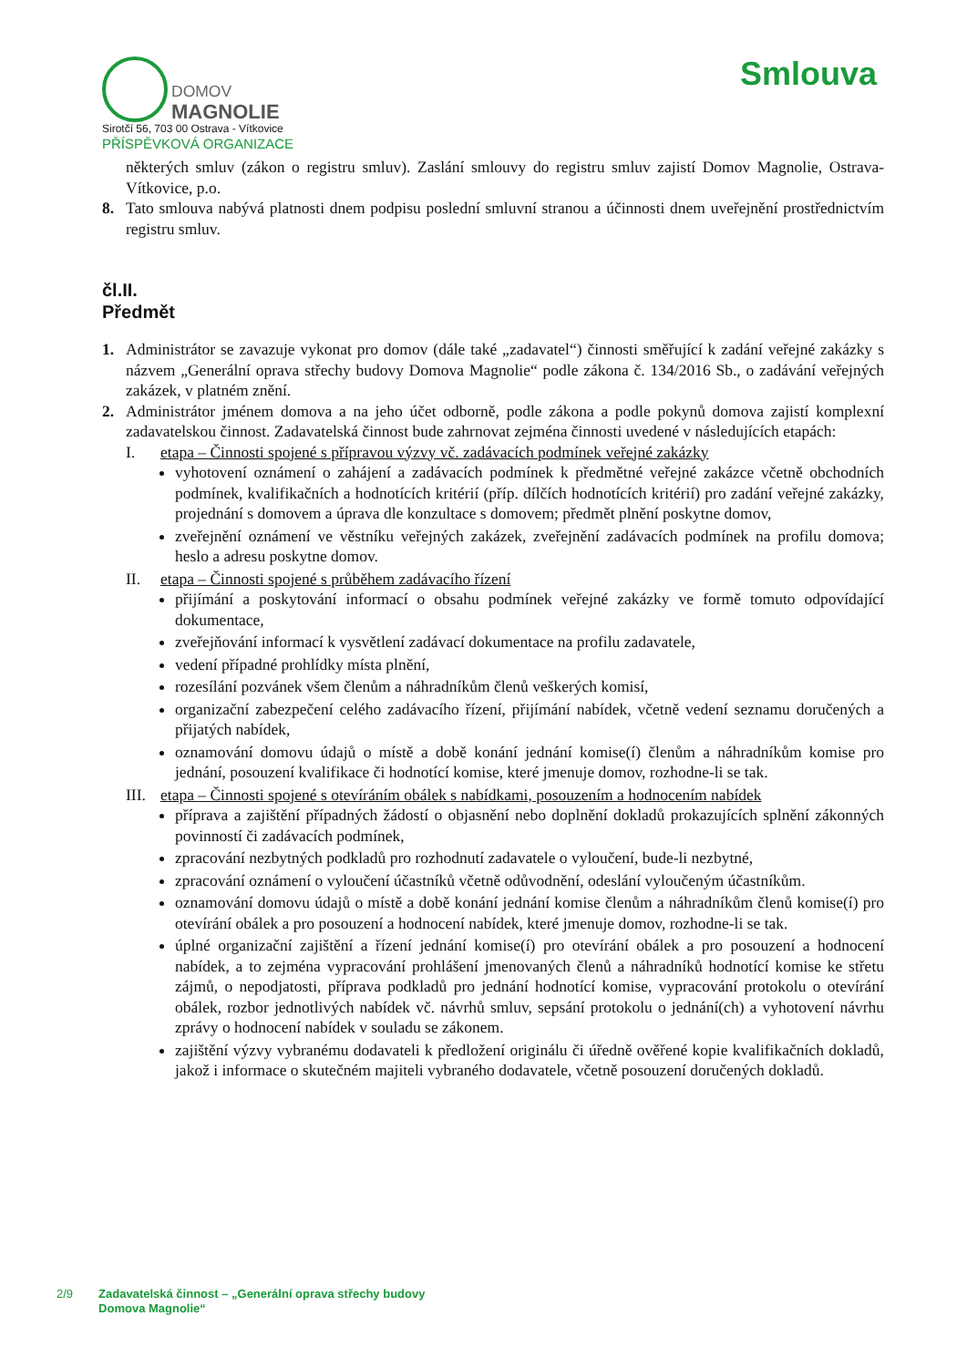DOMOV
MAGNOLIE
Sirotčí 56, 703 00 Ostrava - Vítkovice
PŘÍSPĚVKOVÁ ORGANIZACE
Smlouva
některých smluv (zákon o registru smluv). Zaslání smlouvy do registru smluv zajistí Domov Magnolie, Ostrava-Vítkovice, p.o.
8. Tato smlouva nabývá platnosti dnem podpisu poslední smluvní stranou a účinnosti dnem uveřejnění prostřednictvím registru smluv.
čl.II.
Předmět
1. Administrátor se zavazuje vykonat pro domov (dále také „zadavatel“) činnosti směřující k zadání veřejné zakázky s názvem „Generální oprava střechy budovy Domova Magnolie“ podle zákona č. 134/2016 Sb., o zadávání veřejných zakázek, v platném znění.
2. Administrátor jménem domova a na jeho účet odborně, podle zákona a podle pokynů domova zajistí komplexní zadavatelskou činnost. Zadavatelská činnost bude zahrnovat zejména činnosti uvedené v následujících etapách:
I. etapa – Činnosti spojené s přípravou výzvy vč. zadávacích podmínek veřejné zakázky
vyhotovení oznámení o zahájení a zadávacích podmínek k předmětné veřejné zakázce včetně obchodních podmínek, kvalifikačních a hodnotících kritérií (příp. dílčích hodnotících kritérií) pro zadání veřejné zakázky, projednání s domovem a úprava dle konzultace s domovem; předmět plnění poskytne domov,
zveřejnění oznámení ve věstníku veřejných zakázek, zveřejnění zadávacích podmínek na profilu domova; heslo a adresu poskytne domov.
II. etapa – Činnosti spojené s průběhem zadávacího řízení
přijímání a poskytování informací o obsahu podmínek veřejné zakázky ve formě tomuto odpovídající dokumentace,
zveřejňování informací k vysvětlení zadávací dokumentace na profilu zadavatele,
vedení případné prohlídky místa plnění,
rozesílání pozvánek všem členům a náhradníkům členů veškerých komisí,
organizační zabezpečení celého zadávacího řízení, přijímání nabídek, včetně vedení seznamu doručených a přijatých nabídek,
oznamování domovu údajů o místě a době konání jednání komise(í) členům a náhradníkům komise pro jednání, posouzení kvalifikace či hodnotící komise, které jmenuje domov, rozhodne-li se tak.
III. etapa – Činnosti spojené s otevíráním obálek s nabídkami, posouzením a hodnocením nabídek
příprava a zajištění případných žádostí o objasnění nebo doplnění dokladů prokazujících splnění zákonných povinností či zadávacích podmínek,
zpracování nezbytných podkladů pro rozhodnutí zadavatele o vyloučení, bude-li nezbytné,
zpracování oznámení o vyloučení účastníků včetně odůvodnění, odeslání vyloučeným účastníkům.
oznamování domovu údajů o místě a době konání jednání komise členům a náhradníkům členů komise(í) pro otevírání obálek a pro posouzení a hodnocení nabídek, které jmenuje domov, rozhodne-li se tak.
úplné organizační zajištění a řízení jednání komise(í) pro otevírání obálek a pro posouzení a hodnocení nabídek, a to zejména vypracování prohlášení jmenovaných členů a náhradníků hodnotící komise ke střetu zájmů, o nepodjatosti, příprava podkladů pro jednání hodnotící komise, vypracování protokolu o otevírání obálek, rozbor jednotlivých nabídek vč. návrhů smluv, sepsání protokolu o jednání(ch) a vyhotovení návrhu zprávy o hodnocení nabídek v souladu se zákonem.
zajištění výzvy vybranému dodavateli k předložení originálu či úředně ověřené kopie kvalifikačních dokladů, jakož i informace o skutečném majiteli vybraného dodavatele, včetně posouzení doručených dokladů.
2/9 Zadavatelská činnost – „Generální oprava střechy budovy Domova Magnolie“